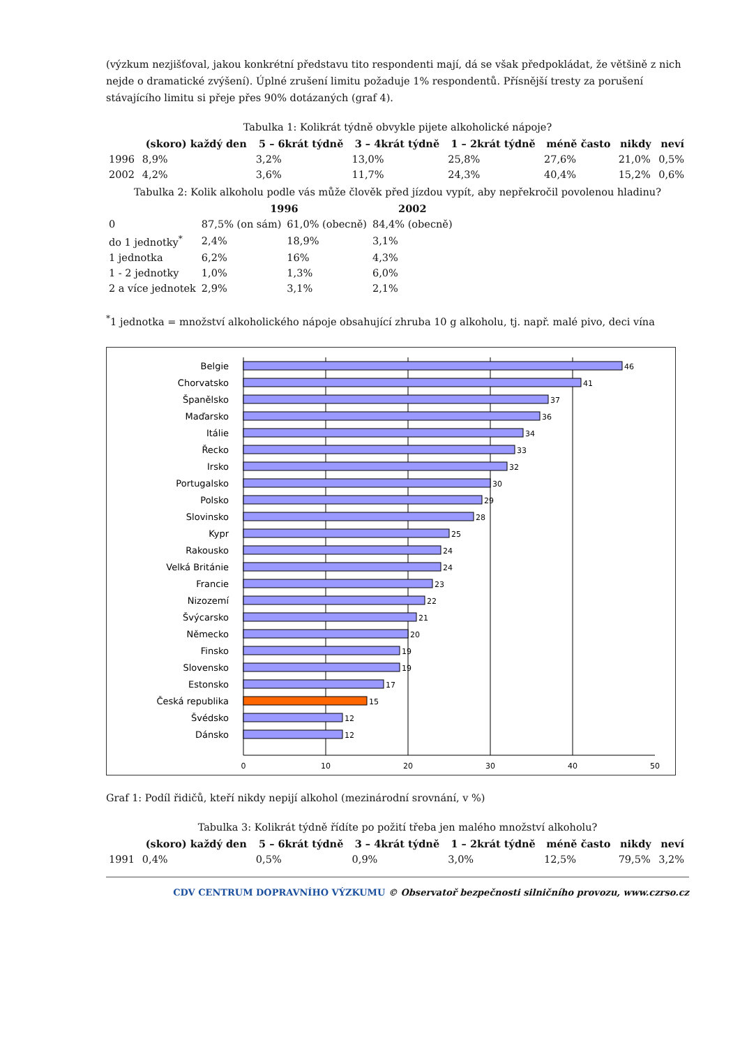(výzkum nezjišťoval, jakou konkrétní představu tito respondenti mají, dá se však předpokládat, že většině z nich nejde o dramatické zvýšení). Úplné zrušení limitu požaduje 1% respondentů. Přísnější tresty za porušení stávajícího limitu si přeje přes 90% dotázaných (graf 4).
Tabulka 1: Kolikrát týdně obvykle pijete alkoholické nápoje?
| | (skoro) každý den | 5 – 6krát týdně | 3 – 4krát týdně | 1 – 2krát týdně | méně často | nikdy | neví |
| --- | --- | --- | --- | --- | --- | --- | --- |
| 1996 | 8,9% | 3,2% | 13,0% | 25,8% | 27,6% | 21,0% | 0,5% |
| 2002 | 4,2% | 3,6% | 11,7% | 24,3% | 40,4% | 15,2% | 0,6% |
Tabulka 2: Kolik alkoholu podle vás může člověk před jízdou vypít, aby nepřekročil povolenou hladinu?
| | 1996 | | 2002 |
| --- | --- | --- | --- |
| 0 | 87,5% (on sám) | 61,0% (obecně) | 84,4% (obecně) |
| do 1 jednotky<sup>*</sup> | 2,4% | 18,9% | 3,1% |
| 1 jednotka | 6,2% | 16% | 4,3% |
| 1 - 2 jednotky | 1,0% | 1,3% | 6,0% |
| 2 a více jednotek | 2,9% | 3,1% | 2,1% |
<sup>*</sup> 1 jednotka = množství alkoholického nápoje obsahující zhruba 10 g alkoholu, tj. např. malé pivo, deci vína
Belgie
Chorvatsko
Španělsko
Maďarsko
Itálie
Řecko
Irsko
Portugalsko
Polsko
Slovinsko
Kypr
Rakousko
Velká Británie
Francie
Nizozemí
Švýcarsko
Německo
Finsko
Slovensko
Estonsko
Česká republika
Švédsko
Dánsko
46
41
37
36
34
33
32
30
29
28
25
24
24
23
22
21
20
19
19
17
15
12
12
0
10
20
30
40
50
Graf 1: Podíl řidičů, kteří nikdy nepijí alkohol (mezinárodní srovnání, v %)
Tabulka 3: Kolikrát týdně řídíte po požití třeba jen malého množství alkoholu?
| | (skoro) každý den | 5 – 6krát týdně | 3 – 4krát týdně | 1 – 2krát týdně | méně často | nikdy | neví |
| --- | --- | --- | --- | --- | --- | --- | --- |
| 1991 | 0,4% | 0,5% | 0,9% | 3,0% | 12,5% | 79,5% | 3,2% |
CDV CENTRUM DOPRAVNÍHO VÝZKUMU © Observatoř bezpečnosti silničního provozu, www.czrso.cz